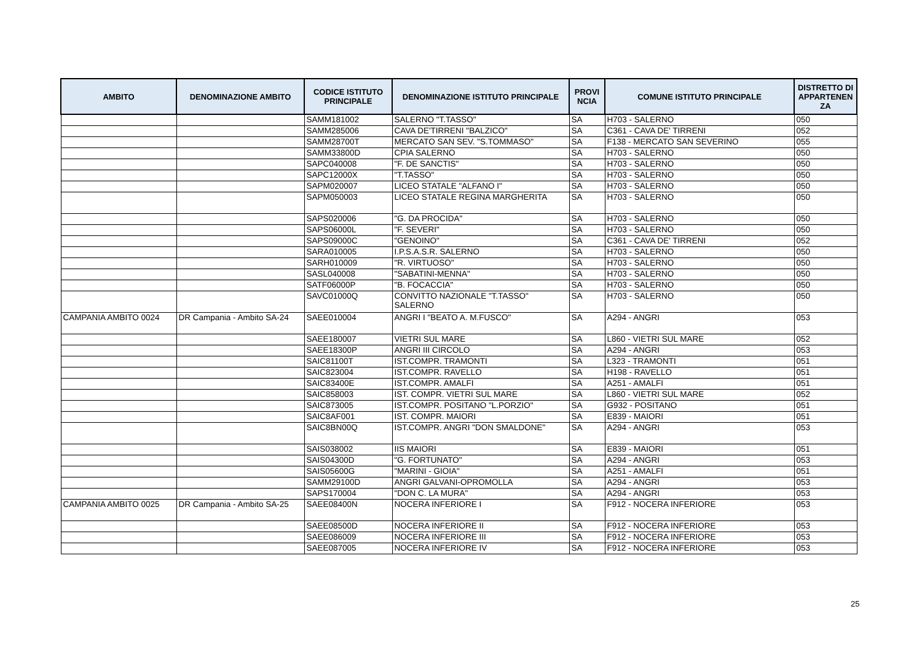| AMBITO | DENOMINAZIONE AMBITO | CODICE ISTITUTO PRINCIPALE | DENOMINAZIONE ISTITUTO PRINCIPALE | PROVI NCIA | COMUNE ISTITUTO PRINCIPALE | DISTRETTO DI APPARTENEN ZA |
| --- | --- | --- | --- | --- | --- | --- |
| | | SAMM181002 | SALERNO "T.TASSO" | SA | H703 - SALERNO | 050 |
| | | SAMM285006 | CAVA DE'TIRRENI "BALZICO" | SA | C361 - CAVA DE' TIRRENI | 052 |
| | | SAMM28700T | MERCATO SAN SEV. "S.TOMMASO" | SA | F138 - MERCATO SAN SEVERINO | 055 |
| | | SAMM33800D | CPIA SALERNO | SA | H703 - SALERNO | 050 |
| | | SAPC040008 | "F. DE SANCTIS" | SA | H703 - SALERNO | 050 |
| | | SAPC12000X | "T.TASSO" | SA | H703 - SALERNO | 050 |
| | | SAPM020007 | LICEO STATALE "ALFANO I" | SA | H703 - SALERNO | 050 |
| | | SAPM050003 | LICEO STATALE REGINA MARGHERITA | SA | H703 - SALERNO | 050 |
| | | SAPS020006 | "G. DA PROCIDA" | SA | H703 - SALERNO | 050 |
| | | SAPS06000L | "F. SEVERI" | SA | H703 - SALERNO | 050 |
| | | SAPS09000C | "GENOINO" | SA | C361 - CAVA DE' TIRRENI | 052 |
| | | SARA010005 | I.P.S.A.S.R. SALERNO | SA | H703 - SALERNO | 050 |
| | | SARH010009 | "R. VIRTUOSO" | SA | H703 - SALERNO | 050 |
| | | SASL040008 | "SABATINI-MENNA" | SA | H703 - SALERNO | 050 |
| | | SATF06000P | "B. FOCACCIA" | SA | H703 - SALERNO | 050 |
| | | SAVC01000Q | CONVITTO NAZIONALE "T.TASSO" SALERNO | SA | H703 - SALERNO | 050 |
| CAMPANIA AMBITO 0024 | DR Campania - Ambito SA-24 | SAEE010004 | ANGRI I "BEATO A. M.FUSCO" | SA | A294 - ANGRI | 053 |
| | | SAEE180007 | VIETRI SUL MARE | SA | L860 - VIETRI SUL MARE | 052 |
| | | SAEE18300P | ANGRI III CIRCOLO | SA | A294 - ANGRI | 053 |
| | | SAIC81100T | IST.COMPR. TRAMONTI | SA | L323 - TRAMONTI | 051 |
| | | SAIC823004 | IST.COMPR. RAVELLO | SA | H198 - RAVELLO | 051 |
| | | SAIC83400E | IST.COMPR. AMALFI | SA | A251 - AMALFI | 051 |
| | | SAIC858003 | IST. COMPR. VIETRI SUL MARE | SA | L860 - VIETRI SUL MARE | 052 |
| | | SAIC873005 | IST.COMPR. POSITANO "L.PORZIO" | SA | G932 - POSITANO | 051 |
| | | SAIC8AF001 | IST. COMPR. MAIORI | SA | E839 - MAIORI | 051 |
| | | SAIC8BN00Q | IST.COMPR. ANGRI "DON SMALDONE" | SA | A294 - ANGRI | 053 |
| | | SAIS038002 | IIS MAIORI | SA | E839 - MAIORI | 051 |
| | | SAIS04300D | "G. FORTUNATO" | SA | A294 - ANGRI | 053 |
| | | SAIS05600G | "MARINI - GIOIA" | SA | A251 - AMALFI | 051 |
| | | SAMM29100D | ANGRI GALVANI-OPROMOLLA | SA | A294 - ANGRI | 053 |
| | | SAPS170004 | "DON C. LA MURA" | SA | A294 - ANGRI | 053 |
| CAMPANIA AMBITO 0025 | DR Campania - Ambito SA-25 | SAEE08400N | NOCERA INFERIORE I | SA | F912 - NOCERA INFERIORE | 053 |
| | | SAEE08500D | NOCERA INFERIORE II | SA | F912 - NOCERA INFERIORE | 053 |
| | | SAEE086009 | NOCERA INFERIORE III | SA | F912 - NOCERA INFERIORE | 053 |
| | | SAEE087005 | NOCERA INFERIORE IV | SA | F912 - NOCERA INFERIORE | 053 |
25